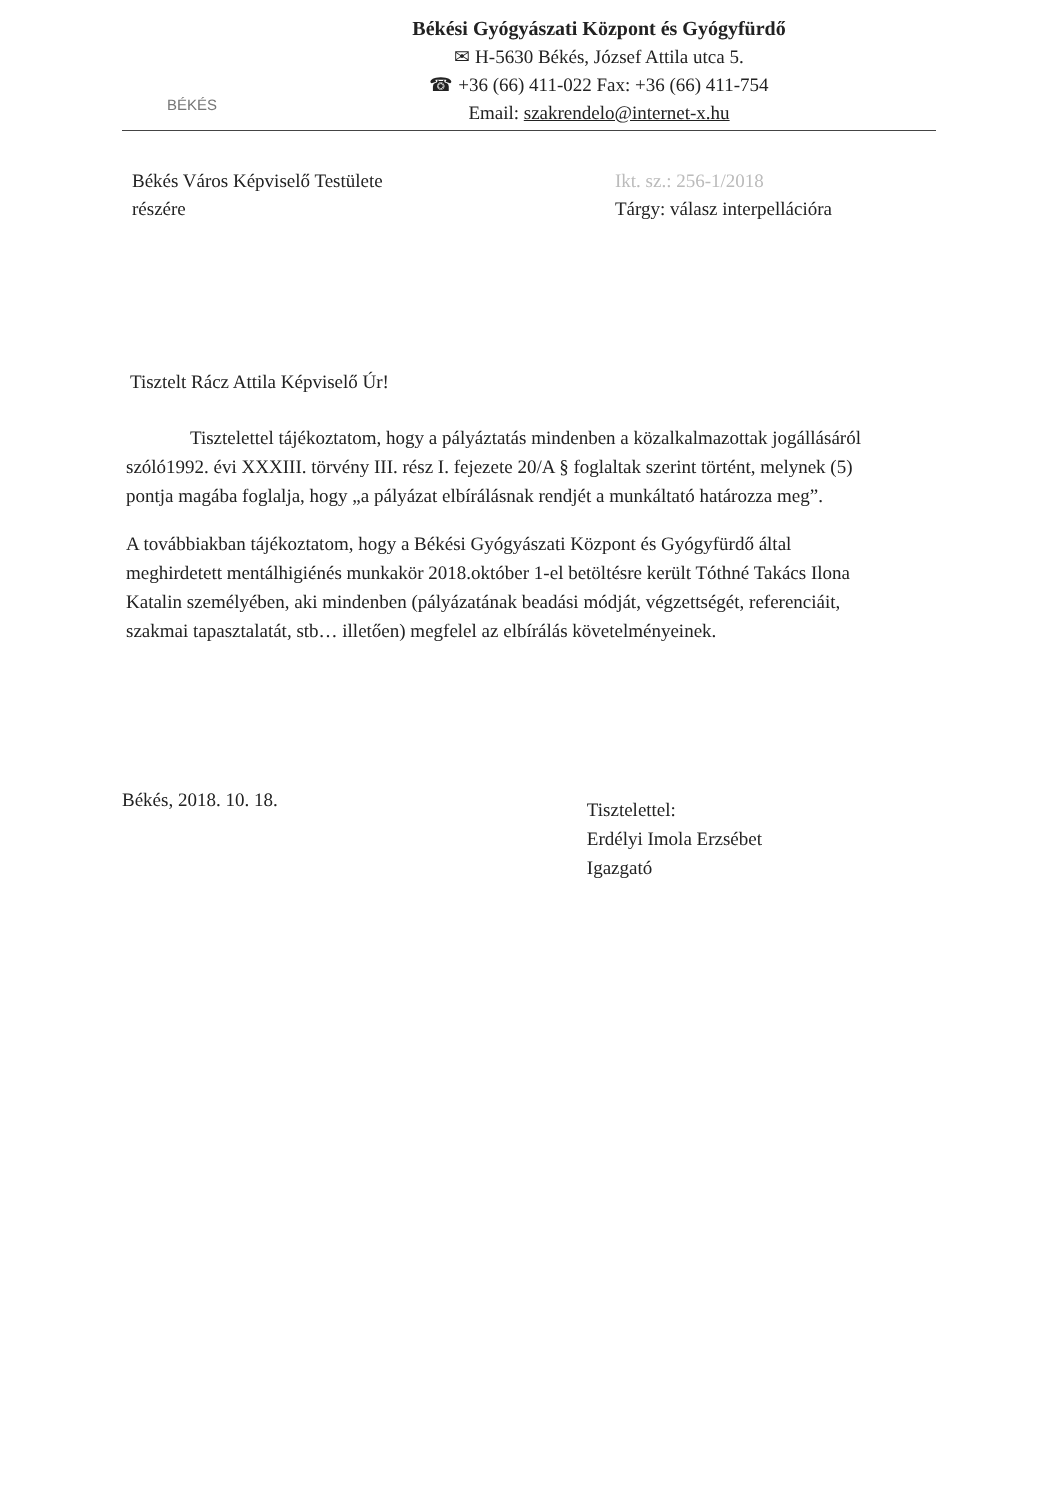BÉKÉS
Békési Gyógyászati Központ és Gyógyfürdő
✉ H-5630 Békés, József Attila utca 5.
☎ +36 (66) 411-022 Fax: +36 (66) 411-754
Email: szakrendelo@internet-x.hu
Békés Város Képviselő Testülete
részére
Ikt. sz.: 256-1/2018
Tárgy: válasz interpellációra
Tisztelt Rácz Attila Képviselő Úr!
Tisztelettel tájékoztatom, hogy a pályáztatás mindenben a közalkalmazottak jogállásáról szóló1992. évi XXXIII. törvény III. rész I. fejezete 20/A § foglaltak szerint történt, melynek (5) pontja magába foglalja, hogy „a pályázat elbírálásnak rendjét a munkáltató határozza meg”.
A továbbiakban tájékoztatom, hogy a Békési Gyógyászati Központ és Gyógyfürdő által meghirdetett mentálhigiénés munkakör 2018.október 1-el betöltésre került Tóthné Takács Ilona Katalin személyében, aki mindenben (pályázatának beadási módját, végzettségét, referenciáit, szakmai tapasztalatát, stb… illetően) megfelel az elbírálás követelményeinek.
Békés, 2018. 10. 18.
Tisztelettel:
Erdélyi Imola Erzsébet
Igazgató